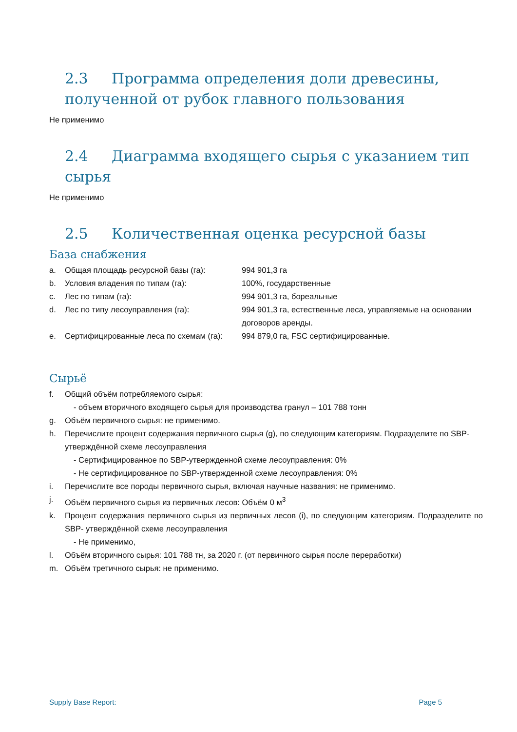2.3 Программа определения доли древесины, полученной от рубок главного пользования
Не применимо
2.4 Диаграмма входящего сырья с указанием тип сырья
Не применимо
2.5 Количественная оценка ресурсной базы
База снабжения
a. Общая площадь ресурсной базы (га): 994 901,3 га
b. Условия владения по типам (га): 100%, государственные
c. Лес по типам (га): 994 901,3 га, бореальные
d. Лес по типу лесоуправления (га): 994 901,3 га, естественные леса, управляемые на основании договоров аренды.
e. Сертифицированные леса по схемам (га): 994 879,0 га, FSC сертифицированные.
Сырьё
f. Общий объём потребляемого сырья:
- объем вторичного входящего сырья для производства гранул – 101 788 тонн
g. Объём первичного сырья: не применимо.
h. Перечислите процент содержания первичного сырья (g), по следующим категориям. Подразделите по SBP-утверждённой схеме лесоуправления
- Сертифицированное по SBP-утвержденной схеме лесоуправления: 0%
- Не сертифицированное по SBP-утвержденной схеме лесоуправления: 0%
i. Перечислите все породы первичного сырья, включая научные названия: не применимо.
j. Объём первичного сырья из первичных лесов: Объём 0 м<sup>3</sup>
k. Процент содержания первичного сырья из первичных лесов (i), по следующим категориям. Подразделите по SBP- утверждённой схеме лесоуправления
- Не применимо,
l. Объём вторичного сырья: 101 788 тн, за 2020 г. (от первичного сырья после переработки)
m. Объём третичного сырья: не применимо.
Supply Base Report: Page 5